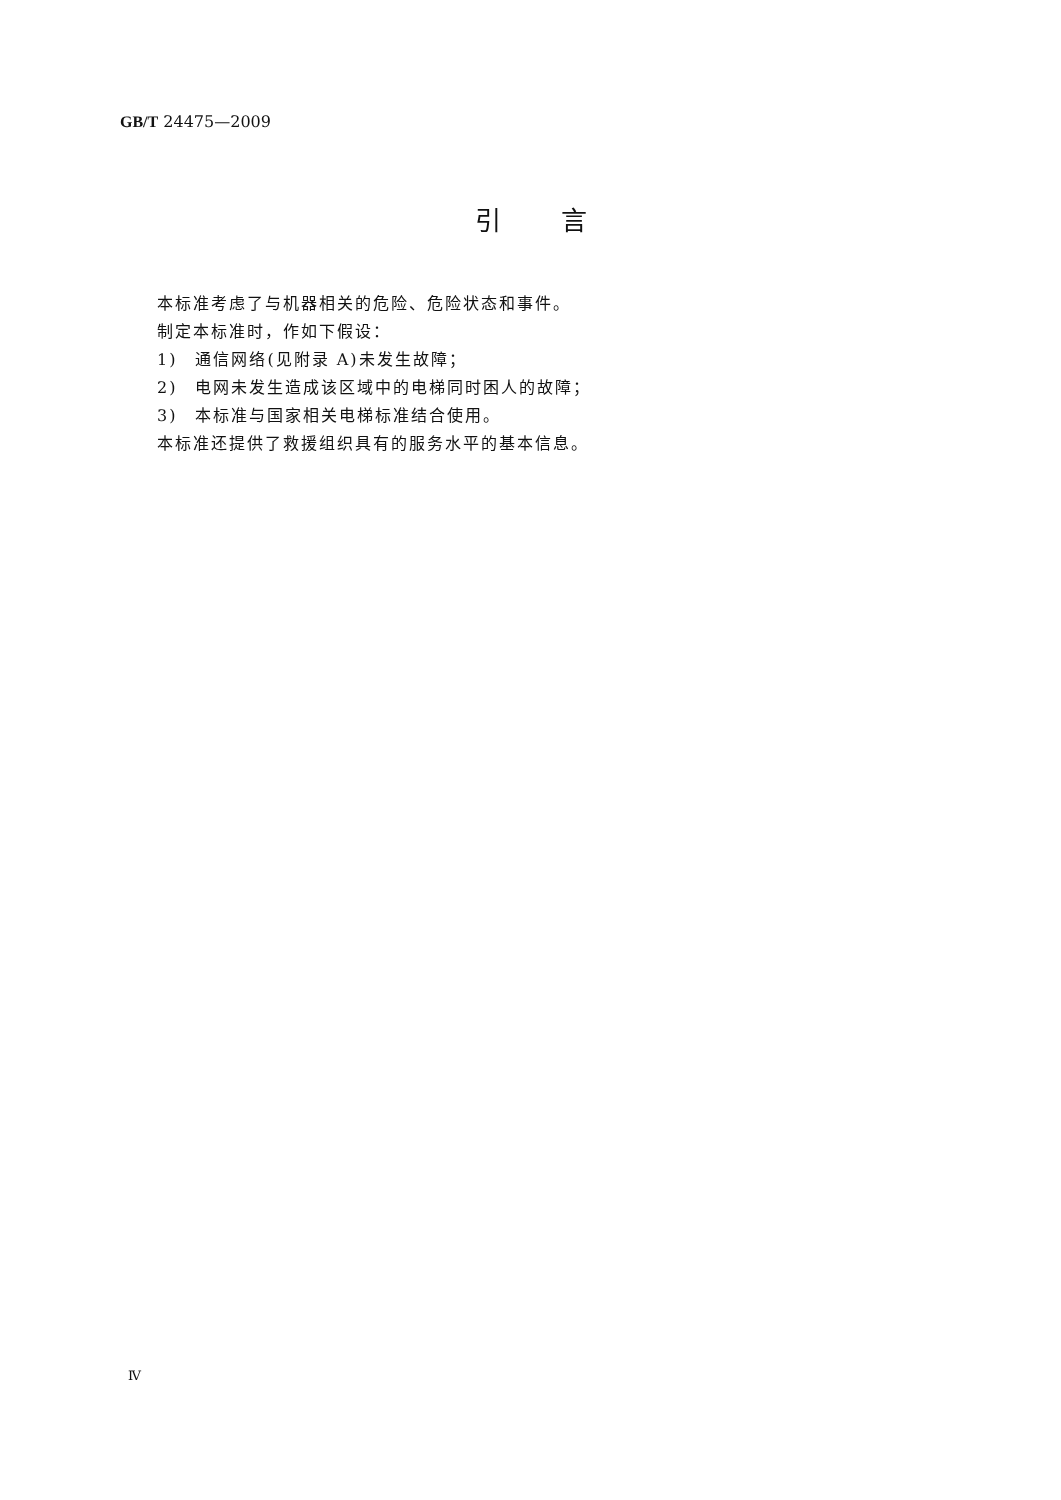GB/T 24475—2009
引言
本标准考虑了与机器相关的危险、危险状态和事件。
制定本标准时，作如下假设：
1)　通信网络(见附录 A)未发生故障；
2)　电网未发生造成该区域中的电梯同时困人的故障；
3)　本标准与国家相关电梯标准结合使用。
本标准还提供了救援组织具有的服务水平的基本信息。
Ⅳ